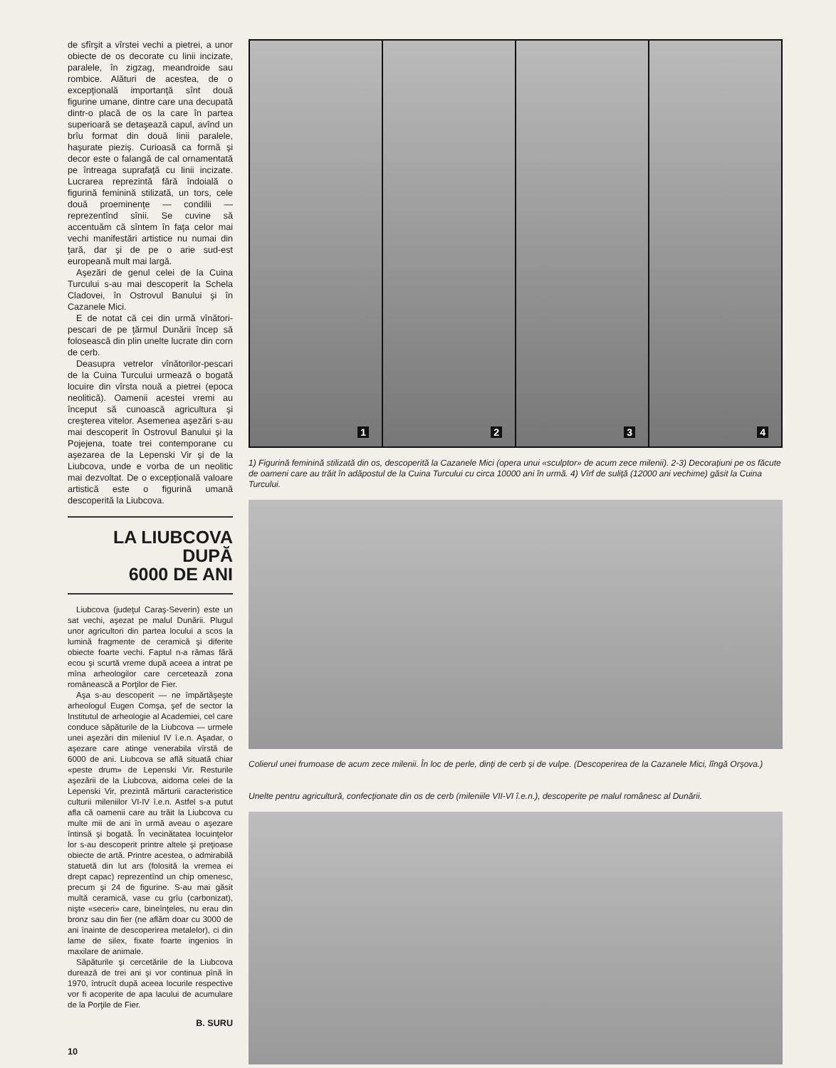de sfîrşit a vîrstei vechi a pietrei, a unor obiecte de os decorate cu linii incizate, paralele, în zigzag, meandroide sau rombice. Alături de acestea, de o excepţională importanţă sînt două figurine umane, dintre care una decupată dintr-o placă de os la care în partea superioară se detaşează capul, avînd un brîu format din două linii paralele, haşurate pieziş. Curioasă ca formă şi decor este o falangă de cal ornamentată pe întreaga suprafaţă cu linii incizate. Lucrarea reprezintă fără îndoială o figurină feminină stilizată, un tors, cele două proeminenţe — condilii — reprezentînd sînii. Se cuvine să accentuăm că sîntem în faţa celor mai vechi manifestări artistice nu numai din ţară, dar şi de pe o arie sud-est europeană mult mai largă.
Aşezări de genul celei de la Cuina Turcului s-au mai descoperit la Schela Cladovei, în Ostrovul Banului şi în Cazanele Mici.
E de notat că cei din urmă vînători-pescari de pe ţărmul Dunării încep să folosească din plin unelte lucrate din corn de cerb.
Deasupra vetrelor vînătorilor-pescari de la Cuina Turcului urmează o bogată locuire din vîrsta nouă a pietrei (epoca neolitică). Oamenii acestei vremi au început să cunoască agricultura şi creşterea vitelor. Asemenea aşezări s-au mai descoperit în Ostrovul Banului şi la Pojejena, toate trei contemporane cu aşezarea de la Lepenski Vir şi de la Liubcova, unde e vorba de un neolitic mai dezvoltat. De o excepţională valoare artistică este o figurină umană descoperită la Liubcova.
LA LIUBCOVA
DUPĂ
6000 DE ANI
Liubcova (judeţul Caraş-Severin) este un sat vechi, aşezat pe malul Dunării. Plugul unor agricultori din partea locului a scos la lumină fragmente de ceramică şi diferite obiecte foarte vechi. Faptul n-a rămas fără ecou şi scurtă vreme după aceea a intrat pe mîna arheologilor care cercetează zona românească a Porţilor de Fier.
Aşa s-au descoperit — ne împărtăşeşte arheologul Eugen Comşa, şef de sector la Institutul de arheologie al Academiei, cel care conduce săpăturile de la Liubcova — urmele unei aşezări din mileniul IV î.e.n. Aşadar, o aşezare care atinge venerabila vîrstă de 6000 de ani. Liubcova se află situată chiar «peste drum» de Lepenski Vir. Resturile aşezării de la Liubcova, aidoma celei de la Lepenski Vir, prezintă mărturii caracteristice culturii mileniilor VI-IV î.e.n. Astfel s-a putut afla că oamenii care au trăit la Liubcova cu multe mii de ani în urmă aveau o aşezare întinsă şi bogată. În vecinătatea locuinţelor lor s-au descoperit printre altele şi preţioase obiecte de artă. Printre acestea, o admirabilă statuetă din lut ars (folosită la vremea ei drept capac) reprezentînd un chip omenesc, precum şi 24 de figurine. S-au mai găsit multă ceramică, vase cu grîu (carbonizat), nişte «seceri» care, bineînţeles, nu erau din bronz sau din fier (ne aflăm doar cu 3000 de ani înainte de descoperirea metalelor), ci din lame de silex, fixate foarte ingenios în maxilare de animale.
Săpăturile şi cercetările de la Liubcova durează de trei ani şi vor continua pînă în 1970, întrucît după aceea locurile respective vor fi acoperite de apa lacului de acumulare de la Porţile de Fier.
B. SURU
10
1
2
3
4
1) Figurină feminină stilizată din os, descoperită la Cazanele Mici (opera unui «sculptor» de acum zece milenii). 2-3) Decoraţiuni pe os făcute de oameni care au trăit în adăpostul de la Cuina Turcului cu circa 10000 ani în urmă. 4) Vîrf de suliţă (12000 ani vechime) găsit la Cuina Turcului.
Colierul unei frumoase de acum zece milenii. În loc de perle, dinţi de cerb şi de vulpe. (Descoperirea de la Cazanele Mici, lîngă Orşova.)
Unelte pentru agricultură, confecţionate din os de cerb (mileniile VII-VI î.e.n.), descoperite pe malul românesc al Dunării.